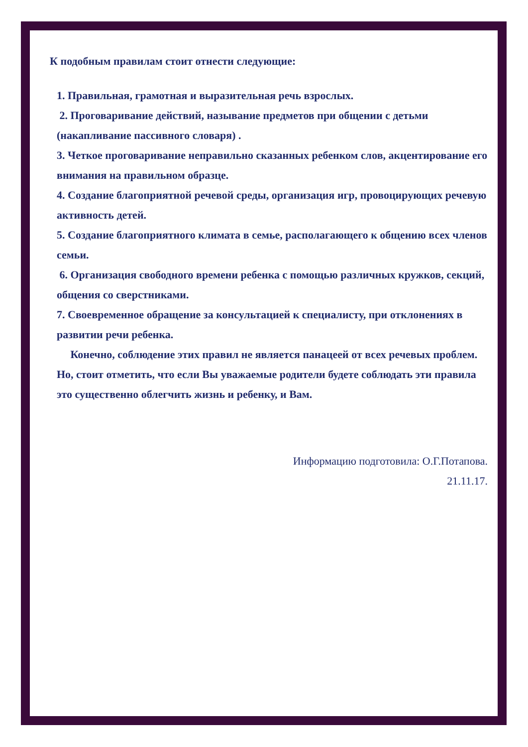К подобным правилам стоит отнести следующие:
1. Правильная, грамотная и выразительная речь взрослых.
2. Проговаривание действий, называние предметов при общении с детьми (накапливание пассивного словаря) .
3. Четкое проговаривание неправильно сказанных ребенком слов, акцентирование его внимания на правильном образце.
4. Создание благоприятной речевой среды, организация игр, провоцирующих речевую активность детей.
5. Создание благоприятного климата в семье, располагающего к общению всех членов семьи.
6. Организация свободного времени ребенка с помощью различных кружков, секций, общения со сверстниками.
7. Своевременное обращение за консультацией к специалисту, при отклонениях в развитии речи ребенка.
Конечно, соблюдение этих правил не является панацеей от всех речевых проблем. Но, стоит отметить, что если Вы уважаемые родители будете соблюдать эти правила это существенно облегчить жизнь и ребенку, и Вам.
Информацию подготовила: О.Г.Потапова.
21.11.17.